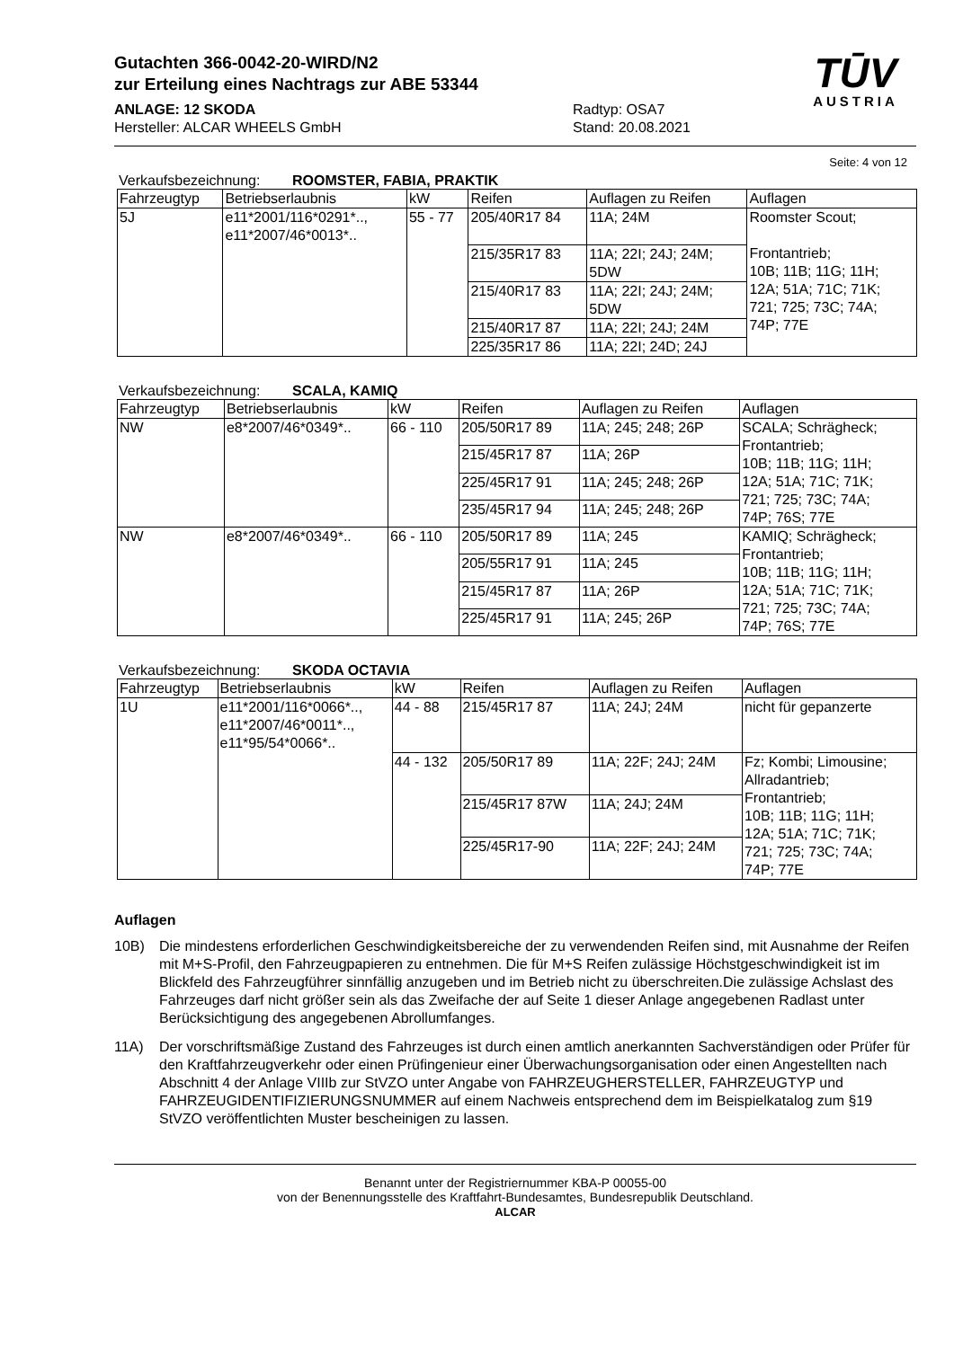Gutachten 366-0042-20-WIRD/N2
zur Erteilung eines Nachtrags zur ABE 53344
ANLAGE: 12 SKODA
Hersteller: ALCAR WHEELS GmbH
Radtyp: OSA7
Stand: 20.08.2021
TŪV
AUSTRIA
Seite: 4 von 12
Verkaufsbezeichnung: ROOMSTER, FABIA, PRAKTIK
| Fahrzeugtyp | Betriebserlaubnis | kW | Reifen | Auflagen zu Reifen | Auflagen |
| --- | --- | --- | --- | --- | --- |
| 5J | e11*2001/116*0291*.., e11*2007/46*0013*.. | 55 - 77 | 205/40R17 84 | 11A; 24M | Roomster Scout; Frontantrieb; 10B; 11B; 11G; 11H; 12A; 51A; 71C; 71K; 721; 725; 73C; 74A; 74P; 77E |
| | | | 215/35R17 83 | 11A; 22I; 24J; 24M; 5DW | |
| | | | 215/40R17 83 | 11A; 22I; 24J; 24M; 5DW | |
| | | | 215/40R17 87 | 11A; 22I; 24J; 24M | |
| | | | 225/35R17 86 | 11A; 22I; 24D; 24J | |
Verkaufsbezeichnung: SCALA, KAMIQ
| Fahrzeugtyp | Betriebserlaubnis | kW | Reifen | Auflagen zu Reifen | Auflagen |
| --- | --- | --- | --- | --- | --- |
| NW | e8*2007/46*0349*.. | 66 - 110 | 205/50R17 89 | 11A; 245; 248; 26P | SCALA; Schrägheck; Frontantrieb; 10B; 11B; 11G; 11H; 12A; 51A; 71C; 71K; 721; 725; 73C; 74A; 74P; 76S; 77E |
| | | | 215/45R17 87 | 11A; 26P | |
| | | | 225/45R17 91 | 11A; 245; 248; 26P | |
| | | | 235/45R17 94 | 11A; 245; 248; 26P | |
| NW | e8*2007/46*0349*.. | 66 - 110 | 205/50R17 89 | 11A; 245 | KAMIQ; Schrägheck; Frontantrieb; 10B; 11B; 11G; 11H; 12A; 51A; 71C; 71K; 721; 725; 73C; 74A; 74P; 76S; 77E |
| | | | 205/55R17 91 | 11A; 245 | |
| | | | 215/45R17 87 | 11A; 26P | |
| | | | 225/45R17 91 | 11A; 245; 26P | |
Verkaufsbezeichnung: SKODA OCTAVIA
| Fahrzeugtyp | Betriebserlaubnis | kW | Reifen | Auflagen zu Reifen | Auflagen |
| --- | --- | --- | --- | --- | --- |
| 1U | e11*2001/116*0066*.., e11*2007/46*0011*.., e11*95/54*0066*.. | 44 - 88 | 215/45R17 87 | 11A; 24J; 24M | nicht für gepanzerte |
| | | 44 - 132 | 205/50R17 89 | 11A; 22F; 24J; 24M | Fz; Kombi; Limousine; Allradantrieb; Frontantrieb; 10B; 11B; 11G; 11H; 12A; 51A; 71C; 71K; 721; 725; 73C; 74A; 74P; 77E |
| | | | 215/45R17 87W | 11A; 24J; 24M | |
| | | | 225/45R17-90 | 11A; 22F; 24J; 24M | |
Auflagen
10B) Die mindestens erforderlichen Geschwindigkeitsbereiche der zu verwendenden Reifen sind, mit Ausnahme der Reifen mit M+S-Profil, den Fahrzeugpapieren zu entnehmen. Die für M+S Reifen zulässige Höchstgeschwindigkeit ist im Blickfeld des Fahrzeugführer sinnfällig anzugeben und im Betrieb nicht zu überschreiten.Die zulässige Achslast des Fahrzeuges darf nicht größer sein als das Zweifache der auf Seite 1 dieser Anlage angegebenen Radlast unter Berücksichtigung des angegebenen Abrollumfanges.
11A) Der vorschriftsmäßige Zustand des Fahrzeuges ist durch einen amtlich anerkannten Sachverständigen oder Prüfer für den Kraftfahrzeugverkehr oder einen Prüfingenieur einer Überwachungsorganisation oder einen Angestellten nach Abschnitt 4 der Anlage VIIIb zur StVZO unter Angabe von FAHRZEUGHERSTELLER, FAHRZEUGTYP und FAHRZEUGIDENTIFIZIERUNGSNUMMER auf einem Nachweis entsprechend dem im Beispielkatalog zum §19 StVZO veröffentlichten Muster bescheinigen zu lassen.
Benannt unter der Registriernummer KBA-P 00055-00
von der Benennungsstelle des Kraftfahrt-Bundesamtes, Bundesrepublik Deutschland.
ALCAR